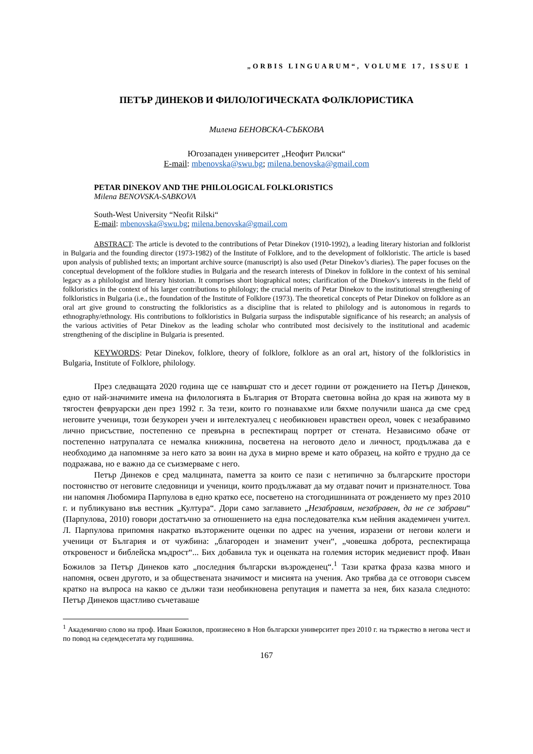„ORBIS LINGUARUM“, VOLUME 17, ISSUE 1
ПЕТЪР ДИНЕКОВ И ФИЛОЛОГИЧЕСКАТА ФОЛКЛОРИСТИКА
Милена БЕНОВСКА-СЪБКОВА
Югозападен университет „Неофит Рилски“
E-mail: mbenovska@swu.bg; milena.benovska@gmail.com
PETAR DINEKOV AND THE PHILOLOGICAL FOLKLORISTICS
Milena BENOVSKA-SABKOVA
South-West University “Neofit Rilski“
E-mail: mbenovska@swu.bg; milena.benovska@gmail.com
ABSTRACT: The article is devoted to the contributions of Petar Dinekov (1910-1992), a leading literary historian and folklorist in Bulgaria and the founding director (1973-1982) of the Institute of Folklore, and to the development of folkloristic. The article is based upon analysis of published texts; an important archive source (manuscript) is also used (Petar Dinekov’s diaries). The paper focuses on the conceptual development of the folklore studies in Bulgaria and the research interests of Dinekov in folklore in the context of his seminal legacy as a philologist and literary historian. It comprises short biographical notes; clarification of the Dinekov's interests in the field of folkloristics in the context of his larger contributions to philology; the crucial merits of Petar Dinekov to the institutional strengthening of folkloristics in Bulgaria (i.e., the foundation of the Institute of Folklore (1973). The theoretical concepts of Petar Dinekov on folklore as an oral art give ground to constructing the folkloristics as a discipline that is related to philology and is autonomous in regards to ethnography/ethnology. His contributions to folkloristics in Bulgaria surpass the indisputable significance of his research; an analysis of the various activities of Petar Dinekov as the leading scholar who contributed most decisively to the institutional and academic strengthening of the discipline in Bulgaria is presented.
KEYWORDS: Petar Dinekov, folklore, theory of folklore, folklore as an oral art, history of the folkloristics in Bulgaria, Institute of Folklore, philology.
През следващата 2020 година ще се навършат сто и десет години от рождението на Петър Динеков, едно от най-значимите имена на филологията в България от Втората световна война до края на живота му в тягостен февруарски ден през 1992 г. За тези, които го познавахме или бяхме получили шанса да сме сред неговите ученици, този безукорен учен и интелектуалец с необикновен нравствен ореол, човек с незабравимо лично присъствие, постепенно се превърна в респектиращ портрет от стената. Независимо обаче от постепенно натрупалата се немалка книжнина, посветена на неговото дело и личност, продължава да е необходимо да напомняме за него като за воин на духа в мирно време и като образец, на който е трудно да се подражава, но е важно да се съизмерваме с него.
Петър Динеков е сред малцината, паметта за които се пази с нетипично за българските простори постоянство от неговите следовници и ученици, които продължават да му отдават почит и признателност. Това ни напомня Любомира Парпулова в едно кратко есе, посветено на стогодишнината от рождението му през 2010 г. и публикувано във вестник „Култура“. Дори само заглавието „Незабравим, незабравен, да не се забрави“ (Парпулова, 2010) говори достатъчно за отношението на една последователка към нейния академичен учител. Л. Парпулова припомня накратко възторжените оценки по адрес на учения, изразени от негови колеги и ученици от България и от чужбина: „благороден и знаменит учен“, „човешка доброта, респектираща откровеност и библейска мъдрост“... Бих добавила тук и оценката на големия историк медиевист проф. Иван Божилов за Петър Динеков като „последния български възрожденец“.<sup>1</sup> Тази кратка фраза казва много и напомня, освен другото, и за обществената значимост и мисията на учения. Ако трябва да се отговори съвсем кратко на въпроса на какво се дължи тази необикновена репутация и паметта за нея, бих казала следното: Петър Динеков щастливо съчетаваше
<sup>1</sup> Академично слово на проф. Иван Божилов, произнесено в Нов български университет през 2010 г. на тържество в негова чест и по повод на седемдесетата му годишнина.
167